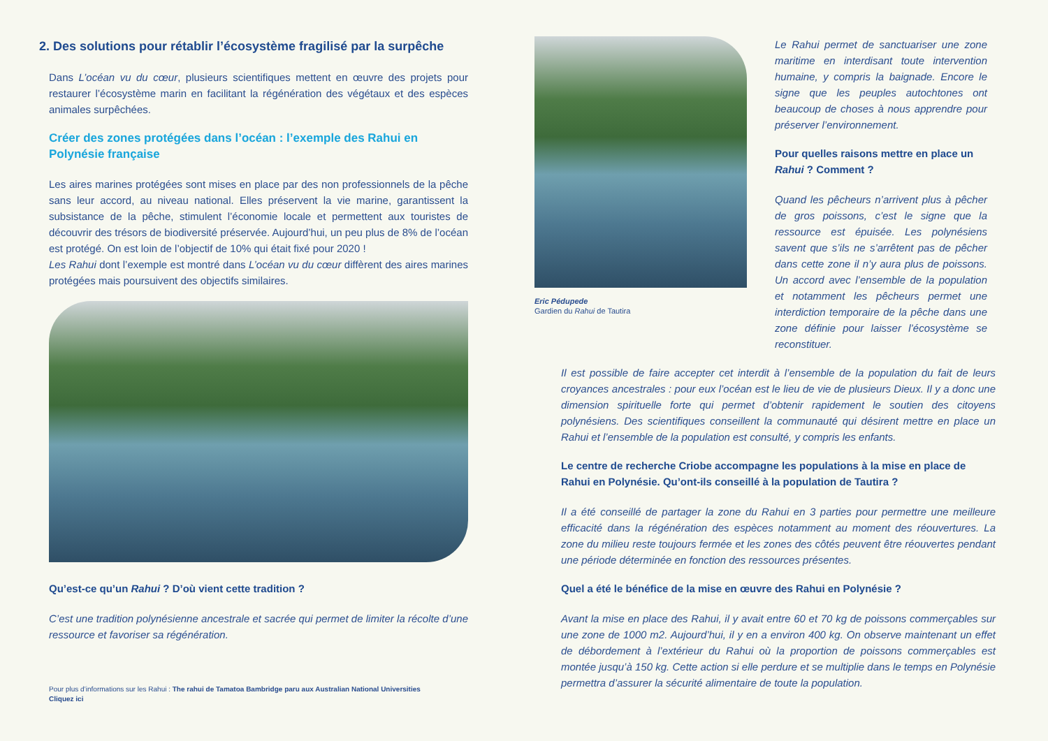2. Des solutions pour rétablir l’écosystème fragilisé par la surpêche
Dans L’océan vu du cœur, plusieurs scientifiques mettent en œuvre des projets pour restaurer l’écosystème marin en facilitant la régénération des végétaux et des espèces animales surpêchées.
Créer des zones protégées dans l’océan : l’exemple des Rahui en Polynésie française
Les aires marines protégées sont mises en place par des non professionnels de la pêche sans leur accord, au niveau national. Elles préservent la vie marine, garantissent la subsistance de la pêche, stimulent l’économie locale et permettent aux touristes de découvrir des trésors de biodiversité préservée. Aujourd’hui, un peu plus de 8% de l’océan est protégé. On est loin de l’objectif de 10% qui était fixé pour 2020 !
Les Rahui dont l’exemple est montré dans L’océan vu du cœur diffèrent des aires marines protégées mais poursuivent des objectifs similaires.
Qu’est-ce qu’un Rahui ? D’où vient cette tradition ?
C’est une tradition polynésienne ancestrale et sacrée qui permet de limiter la récolte d’une ressource et favoriser sa régénération.
Pour plus d’informations sur les Rahui : The rahui de Tamatoa Bambridge paru aux Australian National Universities
Cliquez ici
Eric Pédupede
Gardien du Rahui de Tautira
Le Rahui permet de sanctuariser une zone maritime en interdisant toute intervention humaine, y compris la baignade. Encore le signe que les peuples autochtones ont beaucoup de choses à nous apprendre pour préserver l’environnement.
Pour quelles raisons mettre en place un Rahui ? Comment ?
Quand les pêcheurs n’arrivent plus à pêcher de gros poissons, c’est le signe que la ressource est épuisée. Les polynésiens savent que s’ils ne s’arrêtent pas de pêcher dans cette zone il n’y aura plus de poissons. Un accord avec l’ensemble de la population et notamment les pêcheurs permet une interdiction temporaire de la pêche dans une zone définie pour laisser l’écosystème se reconstituer.
Il est possible de faire accepter cet interdit à l’ensemble de la population du fait de leurs croyances ancestrales : pour eux l’océan est le lieu de vie de plusieurs Dieux. Il y a donc une dimension spirituelle forte qui permet d’obtenir rapidement le soutien des citoyens polynésiens. Des scientifiques conseillent la communauté qui désirent mettre en place un Rahui et l’ensemble de la population est consulté, y compris les enfants.
Le centre de recherche Criobe accompagne les populations à la mise en place de Rahui en Polynésie. Qu’ont-ils conseillé à la population de Tautira ?
Il a été conseillé de partager la zone du Rahui en 3 parties pour permettre une meilleure efficacité dans la régénération des espèces notamment au moment des réouvertures. La zone du milieu reste toujours fermée et les zones des côtés peuvent être réouvertes pendant une période déterminée en fonction des ressources présentes.
Quel a été le bénéfice de la mise en œuvre des Rahui en Polynésie ?
Avant la mise en place des Rahui, il y avait entre 60 et 70 kg de poissons commerçables sur une zone de 1000 m2. Aujourd’hui, il y en a environ 400 kg. On observe maintenant un effet de débordement à l’extérieur du Rahui où la proportion de poissons commerçables est montée jusqu’à 150 kg. Cette action si elle perdure et se multiplie dans le temps en Polynésie permettra d’assurer la sécurité alimentaire de toute la population.